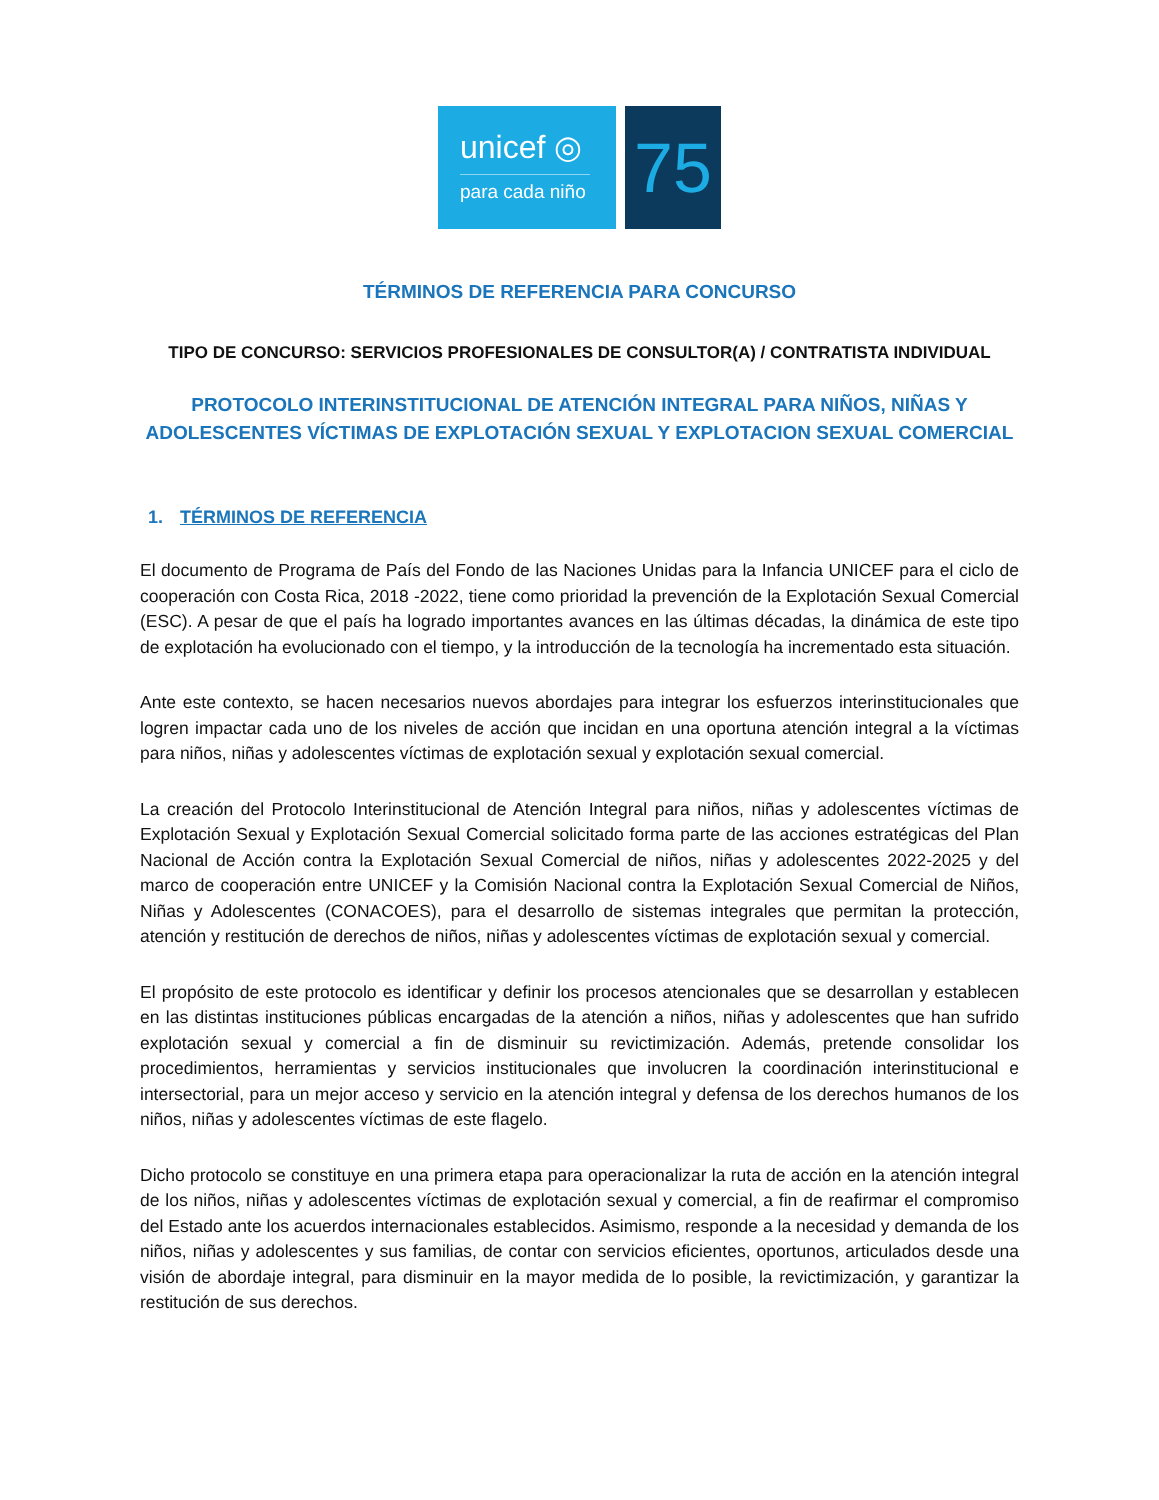unicef ◎
para cada niño
75
TÉRMINOS DE REFERENCIA PARA CONCURSO
TIPO DE CONCURSO: SERVICIOS PROFESIONALES DE CONSULTOR(A) / CONTRATISTA INDIVIDUAL
PROTOCOLO INTERINSTITUCIONAL DE ATENCIÓN INTEGRAL PARA NIÑOS, NIÑAS Y ADOLESCENTES VÍCTIMAS DE EXPLOTACIÓN SEXUAL Y EXPLOTACION SEXUAL COMERCIAL
1. TÉRMINOS DE REFERENCIA
El documento de Programa de País del Fondo de las Naciones Unidas para la Infancia UNICEF para el ciclo de cooperación con Costa Rica, 2018 -2022, tiene como prioridad la prevención de la Explotación Sexual Comercial (ESC). A pesar de que el país ha logrado importantes avances en las últimas décadas, la dinámica de este tipo de explotación ha evolucionado con el tiempo, y la introducción de la tecnología ha incrementado esta situación.
Ante este contexto, se hacen necesarios nuevos abordajes para integrar los esfuerzos interinstitucionales que logren impactar cada uno de los niveles de acción que incidan en una oportuna atención integral a la víctimas para niños, niñas y adolescentes víctimas de explotación sexual y explotación sexual comercial.
La creación del Protocolo Interinstitucional de Atención Integral para niños, niñas y adolescentes víctimas de Explotación Sexual y Explotación Sexual Comercial solicitado forma parte de las acciones estratégicas del Plan Nacional de Acción contra la Explotación Sexual Comercial de niños, niñas y adolescentes 2022-2025 y del marco de cooperación entre UNICEF y la Comisión Nacional contra la Explotación Sexual Comercial de Niños, Niñas y Adolescentes (CONACOES), para el desarrollo de sistemas integrales que permitan la protección, atención y restitución de derechos de niños, niñas y adolescentes víctimas de explotación sexual y comercial.
El propósito de este protocolo es identificar y definir los procesos atencionales que se desarrollan y establecen en las distintas instituciones públicas encargadas de la atención a niños, niñas y adolescentes que han sufrido explotación sexual y comercial a fin de disminuir su revictimización. Además, pretende consolidar los procedimientos, herramientas y servicios institucionales que involucren la coordinación interinstitucional e intersectorial, para un mejor acceso y servicio en la atención integral y defensa de los derechos humanos de los niños, niñas y adolescentes víctimas de este flagelo.
Dicho protocolo se constituye en una primera etapa para operacionalizar la ruta de acción en la atención integral de los niños, niñas y adolescentes víctimas de explotación sexual y comercial, a fin de reafirmar el compromiso del Estado ante los acuerdos internacionales establecidos. Asimismo, responde a la necesidad y demanda de los niños, niñas y adolescentes y sus familias, de contar con servicios eficientes, oportunos, articulados desde una visión de abordaje integral, para disminuir en la mayor medida de lo posible, la revictimización, y garantizar la restitución de sus derechos.